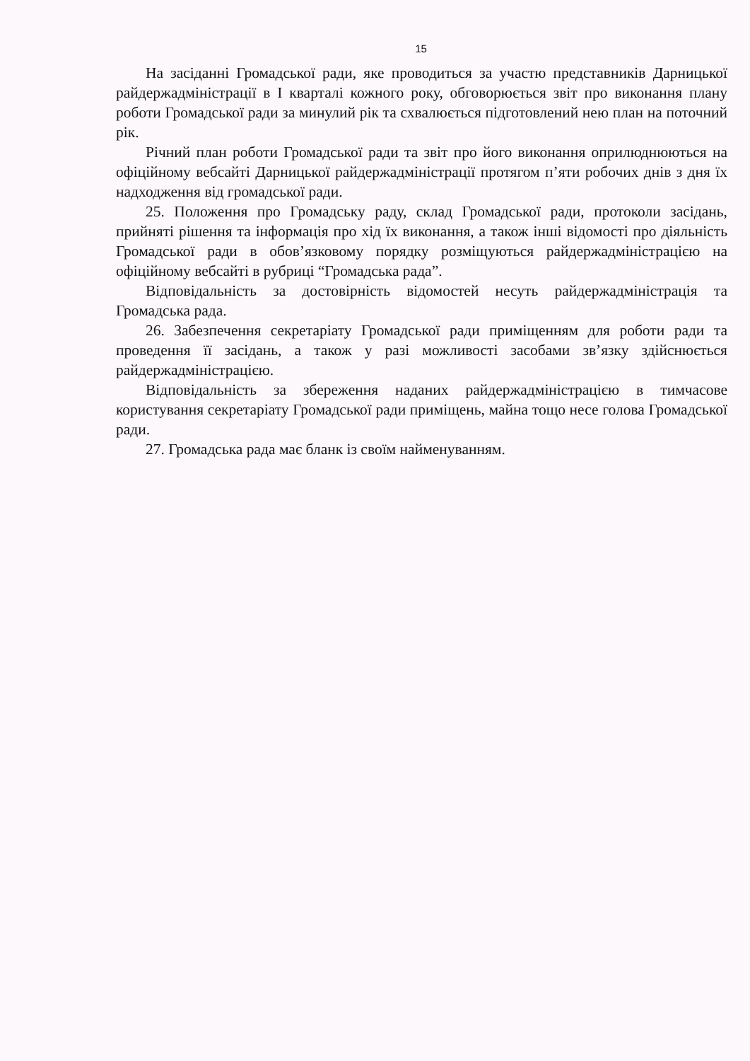15
На засіданні Громадської ради, яке проводиться за участю представників Дарницької райдержадміністрації в І кварталі кожного року, обговорюється звіт про виконання плану роботи Громадської ради за минулий рік та схвалюється підготовлений нею план на поточний рік.
Річний план роботи Громадської ради та звіт про його виконання оприлюднюються на офіційному вебсайті Дарницької райдержадміністрації протягом п’яти робочих днів з дня їх надходження від громадської ради.
25. Положення про Громадську раду, склад Громадської ради, протоколи засідань, прийняті рішення та інформація про хід їх виконання, а також інші відомості про діяльність Громадської ради в обов’язковому порядку розміщуються райдержадміністрацією на офіційному вебсайті в рубриці “Громадська рада”.
Відповідальність за достовірність відомостей несуть райдержадміністрація та Громадська рада.
26. Забезпечення секретаріату Громадської ради приміщенням для роботи ради та проведення її засідань, а також у разі можливості засобами зв’язку здійснюється райдержадміністрацією.
Відповідальність за збереження наданих райдержадміністрацією в тимчасове користування секретаріату Громадської ради приміщень, майна тощо несе голова Громадської ради.
27. Громадська рада має бланк із своїм найменуванням.